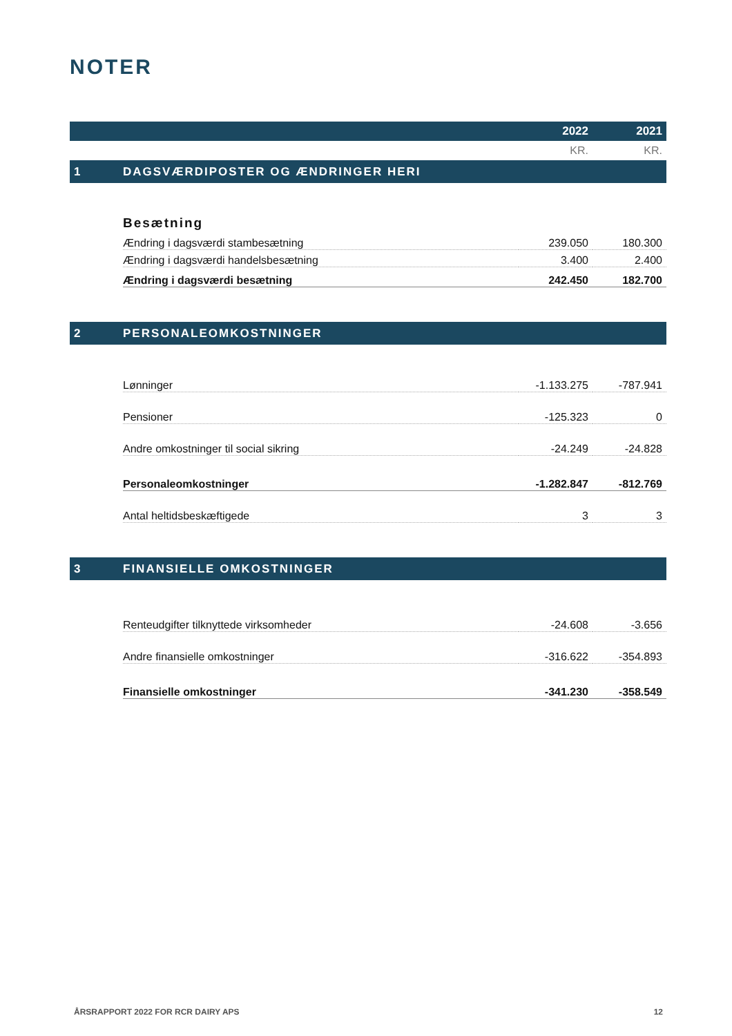NOTER
| | | 2022 | 2021 |
| --- | --- | --- | --- |
| | | KR. | KR. |
| 1 | DAGSVÆRDIPOSTER OG ÆNDRINGER HERI | | |
| | Besætning | | |
| | Ændring i dagsværdi stambesætning | 239.050 | 180.300 |
| | Ændring i dagsværdi handelsbesætning | 3.400 | 2.400 |
| | Ændring i dagsværdi besætning | 242.450 | 182.700 |
| 2 | PERSONALEOMKOSTNINGER | | |
| | Lønninger | -1.133.275 | -787.941 |
| | Pensioner | -125.323 | 0 |
| | Andre omkostninger til social sikring | -24.249 | -24.828 |
| | Personaleomkostninger | -1.282.847 | -812.769 |
| | Antal heltidsbeskæftigede | 3 | 3 |
| 3 | FINANSIELLE OMKOSTNINGER | | |
| | Renteudgifter tilknyttede virksomheder | -24.608 | -3.656 |
| | Andre finansielle omkostninger | -316.622 | -354.893 |
| | Finansielle omkostninger | -341.230 | -358.549 |
ÅRSRAPPORT 2022 FOR RCR DAIRY APS 12